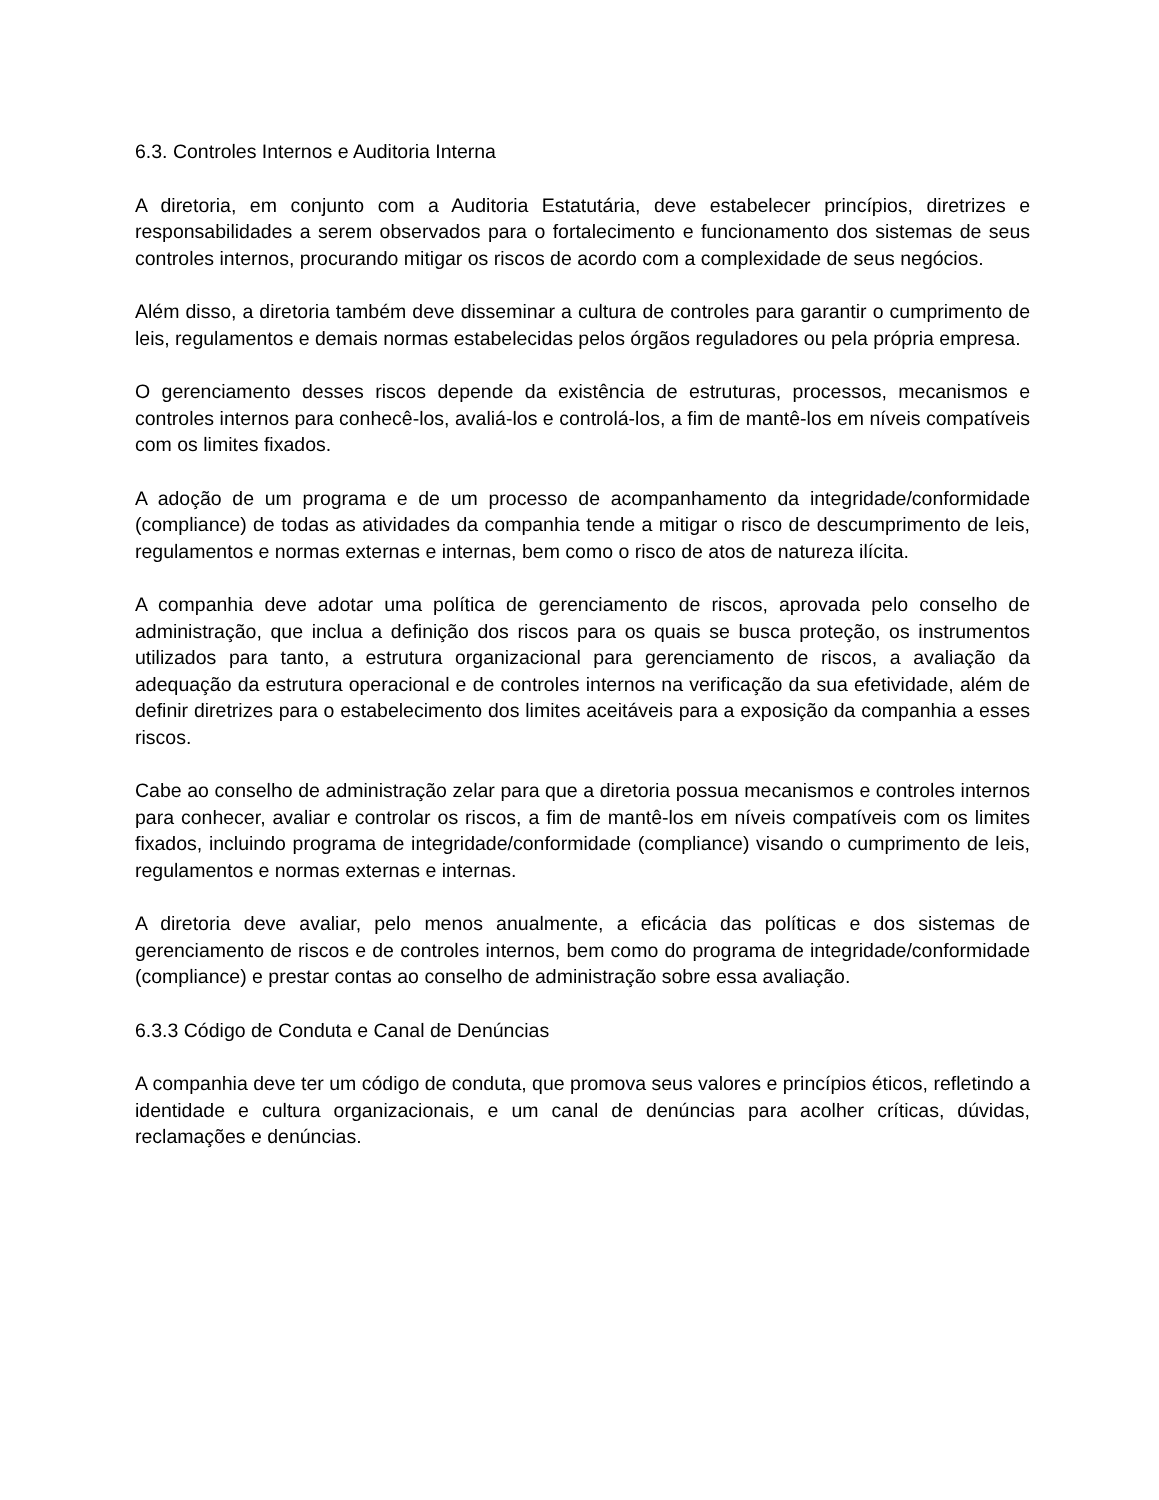6.3. Controles Internos e Auditoria Interna
A diretoria, em conjunto com a Auditoria Estatutária, deve estabelecer princípios, diretrizes e responsabilidades a serem observados para o fortalecimento e funcionamento dos sistemas de seus controles internos, procurando mitigar os riscos de acordo com a complexidade de seus negócios.
Além disso, a diretoria também deve disseminar a cultura de controles para garantir o cumprimento de leis, regulamentos e demais normas estabelecidas pelos órgãos reguladores ou pela própria empresa.
O gerenciamento desses riscos depende da existência de estruturas, processos, mecanismos e controles internos para conhecê-los, avaliá-los e controlá-los, a fim de mantê-los em níveis compatíveis com os limites fixados.
A adoção de um programa e de um processo de acompanhamento da integridade/conformidade (compliance) de todas as atividades da companhia tende a mitigar o risco de descumprimento de leis, regulamentos e normas externas e internas, bem como o risco de atos de natureza ilícita.
A companhia deve adotar uma política de gerenciamento de riscos, aprovada pelo conselho de administração, que inclua a definição dos riscos para os quais se busca proteção, os instrumentos utilizados para tanto, a estrutura organizacional para gerenciamento de riscos, a avaliação da adequação da estrutura operacional e de controles internos na verificação da sua efetividade, além de definir diretrizes para o estabelecimento dos limites aceitáveis para a exposição da companhia a esses riscos.
Cabe ao conselho de administração zelar para que a diretoria possua mecanismos e controles internos para conhecer, avaliar e controlar os riscos, a fim de mantê-los em níveis compatíveis com os limites fixados, incluindo programa de integridade/conformidade (compliance) visando o cumprimento de leis, regulamentos e normas externas e internas.
A diretoria deve avaliar, pelo menos anualmente, a eficácia das políticas e dos sistemas de gerenciamento de riscos e de controles internos, bem como do programa de integridade/conformidade (compliance) e prestar contas ao conselho de administração sobre essa avaliação.
6.3.3 Código de Conduta e Canal de Denúncias
A companhia deve ter um código de conduta, que promova seus valores e princípios éticos, refletindo a identidade e cultura organizacionais, e um canal de denúncias para acolher críticas, dúvidas, reclamações e denúncias.